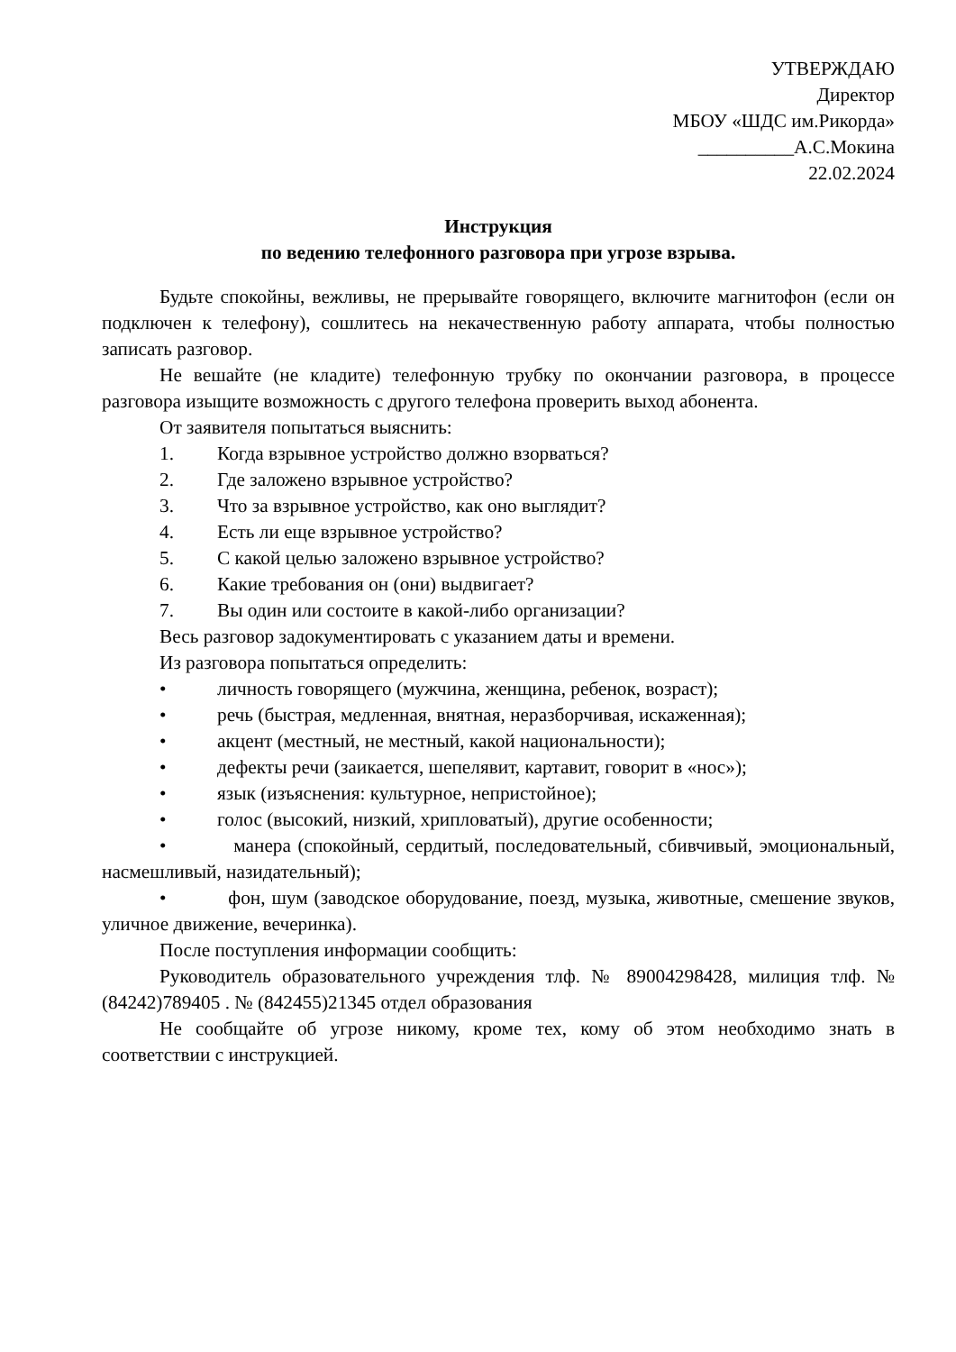УТВЕРЖДАЮ
Директор
МБОУ «ШДС им.Рикорда»
__________А.С.Мокина
22.02.2024
Инструкция
по ведению телефонного разговора при угрозе взрыва.
Будьте спокойны, вежливы, не прерывайте говорящего, включите магнитофон (если он подключен к телефону), сошлитесь на некачественную работу аппарата, чтобы полностью записать разговор.
Не вешайте (не кладите) телефонную трубку по окончании разговора, в процессе разговора изыщите возможность с другого телефона проверить выход абонента.
От заявителя попытаться выяснить:
1. Когда взрывное устройство должно взорваться?
2. Где заложено взрывное устройство?
3. Что за взрывное устройство, как оно выглядит?
4. Есть ли еще взрывное устройство?
5. С какой целью заложено взрывное устройство?
6. Какие требования он (они) выдвигает?
7. Вы один или состоите в какой-либо организации?
Весь разговор задокументировать с указанием даты и времени.
Из разговора попытаться определить:
• личность говорящего (мужчина, женщина, ребенок, возраст);
• речь (быстрая, медленная, внятная, неразборчивая, искаженная);
• акцент (местный, не местный, какой национальности);
• дефекты речи (заикается, шепелявит, картавит, говорит в «нос»);
• язык (изъяснения: культурное, непристойное);
• голос (высокий, низкий, хрипловатый), другие особенности;
• манера (спокойный, сердитый, последовательный, сбивчивый, эмоциональный, насмешливый, назидательный);
• фон, шум (заводское оборудование, поезд, музыка, животные, смешение звуков, уличное движение, вечеринка).
После поступления информации сообщить:
Руководитель образовательного учреждения тлф. № 89004298428, милиция тлф. № (84242)789405 . № (842455)21345 отдел образования
Не сообщайте об угрозе никому, кроме тех, кому об этом необходимо знать в соответствии с инструкцией.